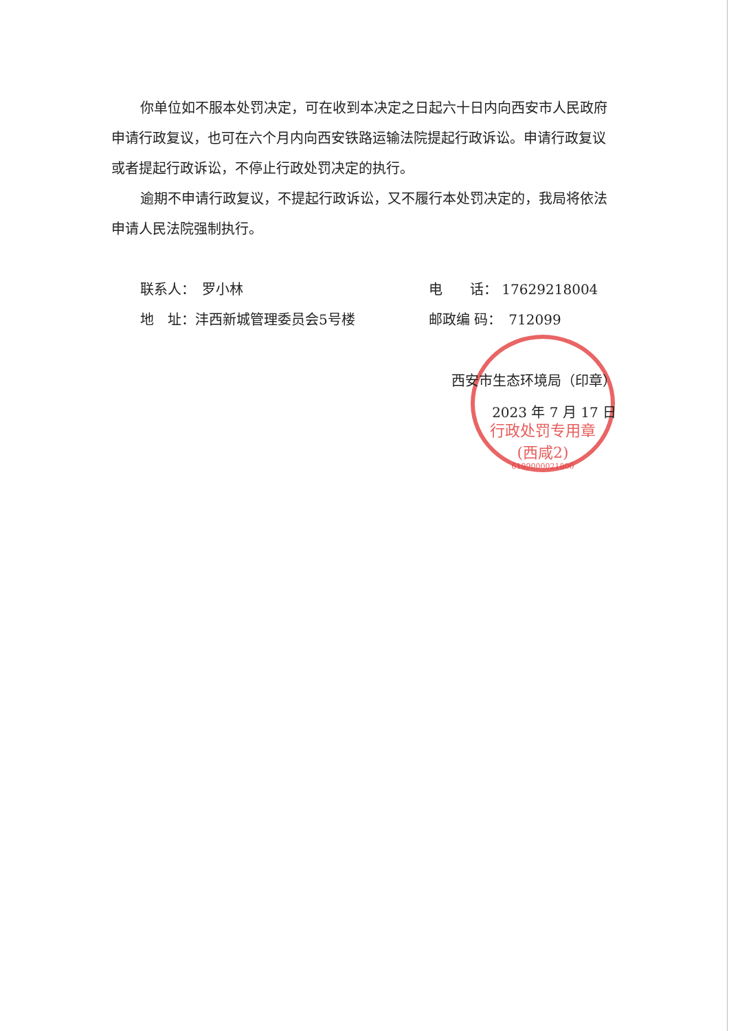行政处罚专用章
(西咸2)
6199000021800
你单位如不服本处罚决定，可在收到本决定之日起六十日内向西安市人民政府申请行政复议，也可在六个月内向西安铁路运输法院提起行政诉讼。申请行政复议或者提起行政诉讼，不停止行政处罚决定的执行。
逾期不申请行政复议，不提起行政诉讼，又不履行本处罚决定的，我局将依法申请人民法院强制执行。
联系人：　罗小林 电　　话： 17629218004
地　址：沣西新城管理委员会5号楼 邮政编 码：　712099
西安市生态环境局（印章）
2023 年 7 月 17 日